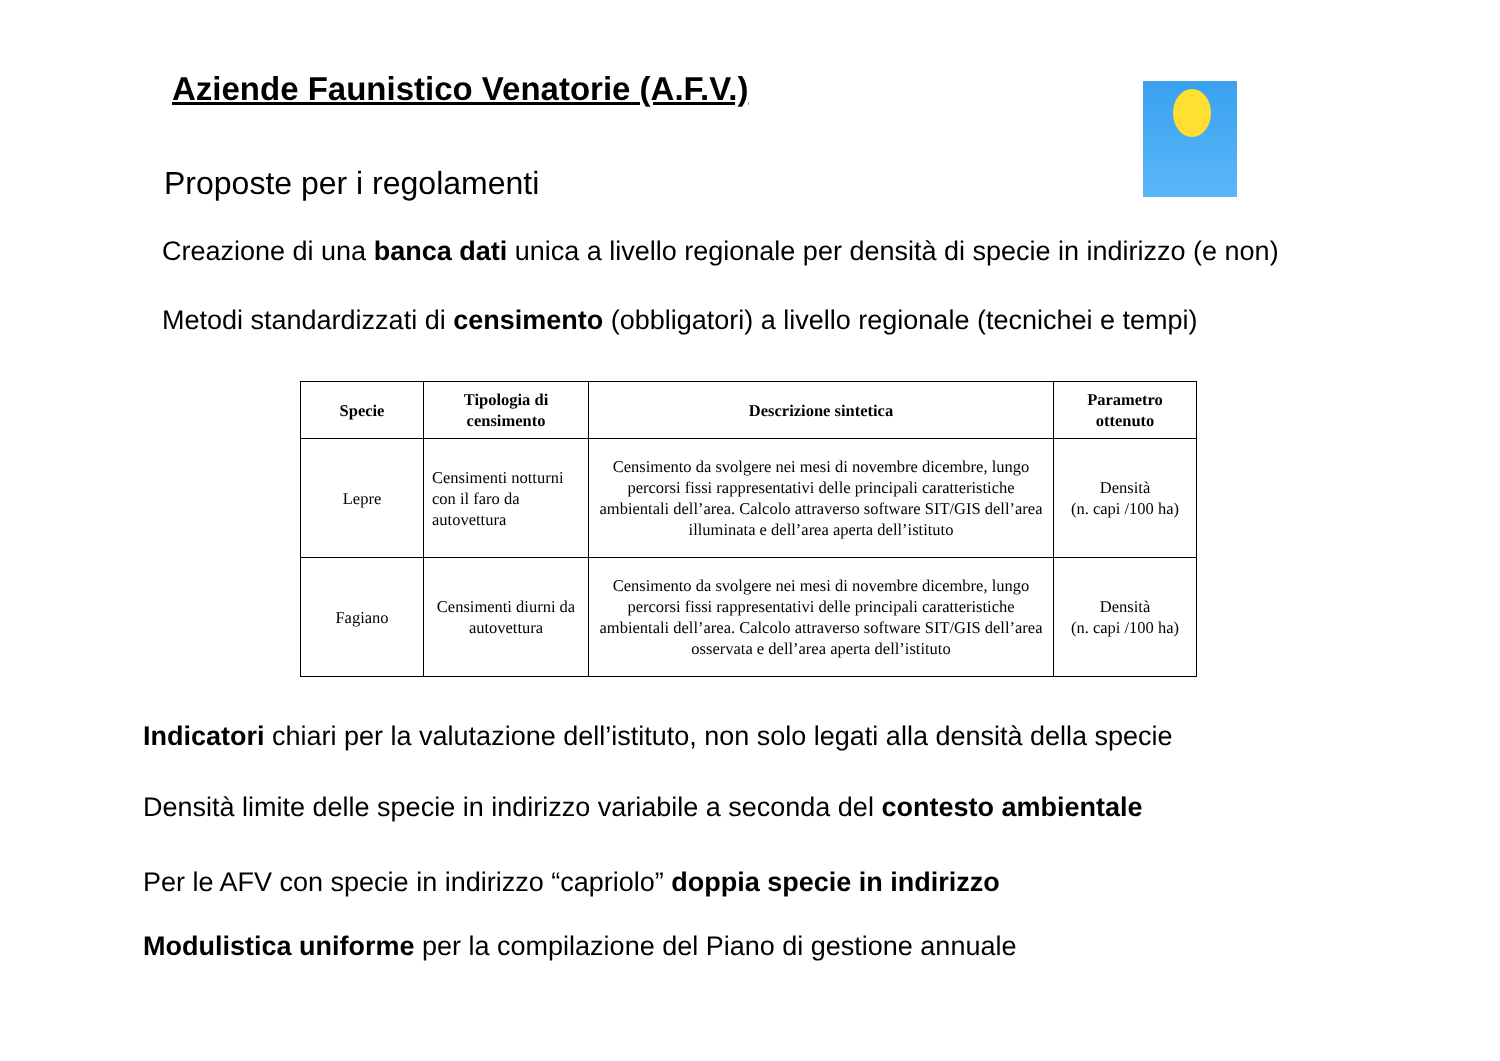Aziende Faunistico Venatorie (A.F.V.)
Proposte per i regolamenti
Creazione di una banca dati unica a livello regionale per densità di specie in indirizzo (e non)
Metodi standardizzati di censimento (obbligatori) a livello regionale (tecnichei e tempi)
| Specie | Tipologia di censimento | Descrizione sintetica | Parametro ottenuto |
| --- | --- | --- | --- |
| Lepre | Censimenti notturni con il faro da autovettura | Censimento da svolgere nei mesi di novembre dicembre, lungo percorsi fissi rappresentativi delle principali caratteristiche ambientali dell’area. Calcolo attraverso software SIT/GIS dell’area illuminata e dell’area aperta dell’istituto | Densità (n. capi /100 ha) |
| Fagiano | Censimenti diurni da autovettura | Censimento da svolgere nei mesi di novembre dicembre, lungo percorsi fissi rappresentativi delle principali caratteristiche ambientali dell’area. Calcolo attraverso software SIT/GIS dell’area osservata e dell’area aperta dell’istituto | Densità (n. capi /100 ha) |
Indicatori chiari per la valutazione dell’istituto, non solo legati alla densità della specie
Densità limite delle specie in indirizzo variabile a seconda del contesto ambientale
Per le AFV con specie in indirizzo “capriolo” doppia specie in indirizzo
Modulistica uniforme per la compilazione del Piano di gestione annuale